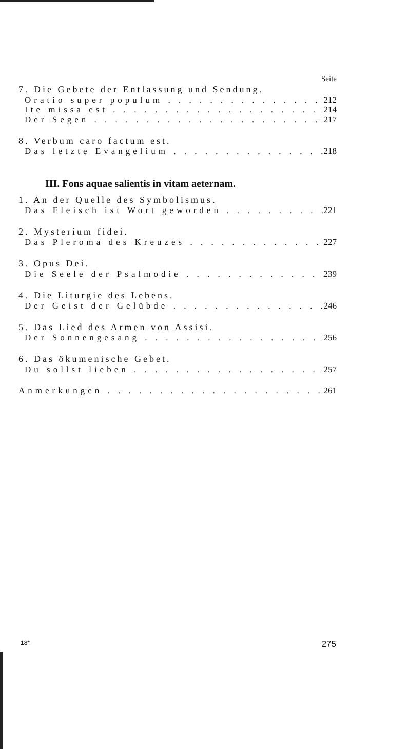Seite
7. Die Gebete der Entlassung und Sendung.
Oratio super populum 212
Ite missa est 214
Der Segen 217
8. Verbum caro factum est.
Das letzte Evangelium 218
III. Fons aquae salientis in vitam aeternam.
1. An der Quelle des Symbolismus.
Das Fleisch ist Wort geworden 221
2. Mysterium fidei.
Das Pleroma des Kreuzes 227
3. Opus Dei.
Die Seele der Psalmodie 239
4. Die Liturgie des Lebens.
Der Geist der Gelübde 246
5. Das Lied des Armen von Assisi.
Der Sonnengesang 256
6. Das ökumenische Gebet.
Du sollst lieben 257
Anmerkungen 261
18* 275